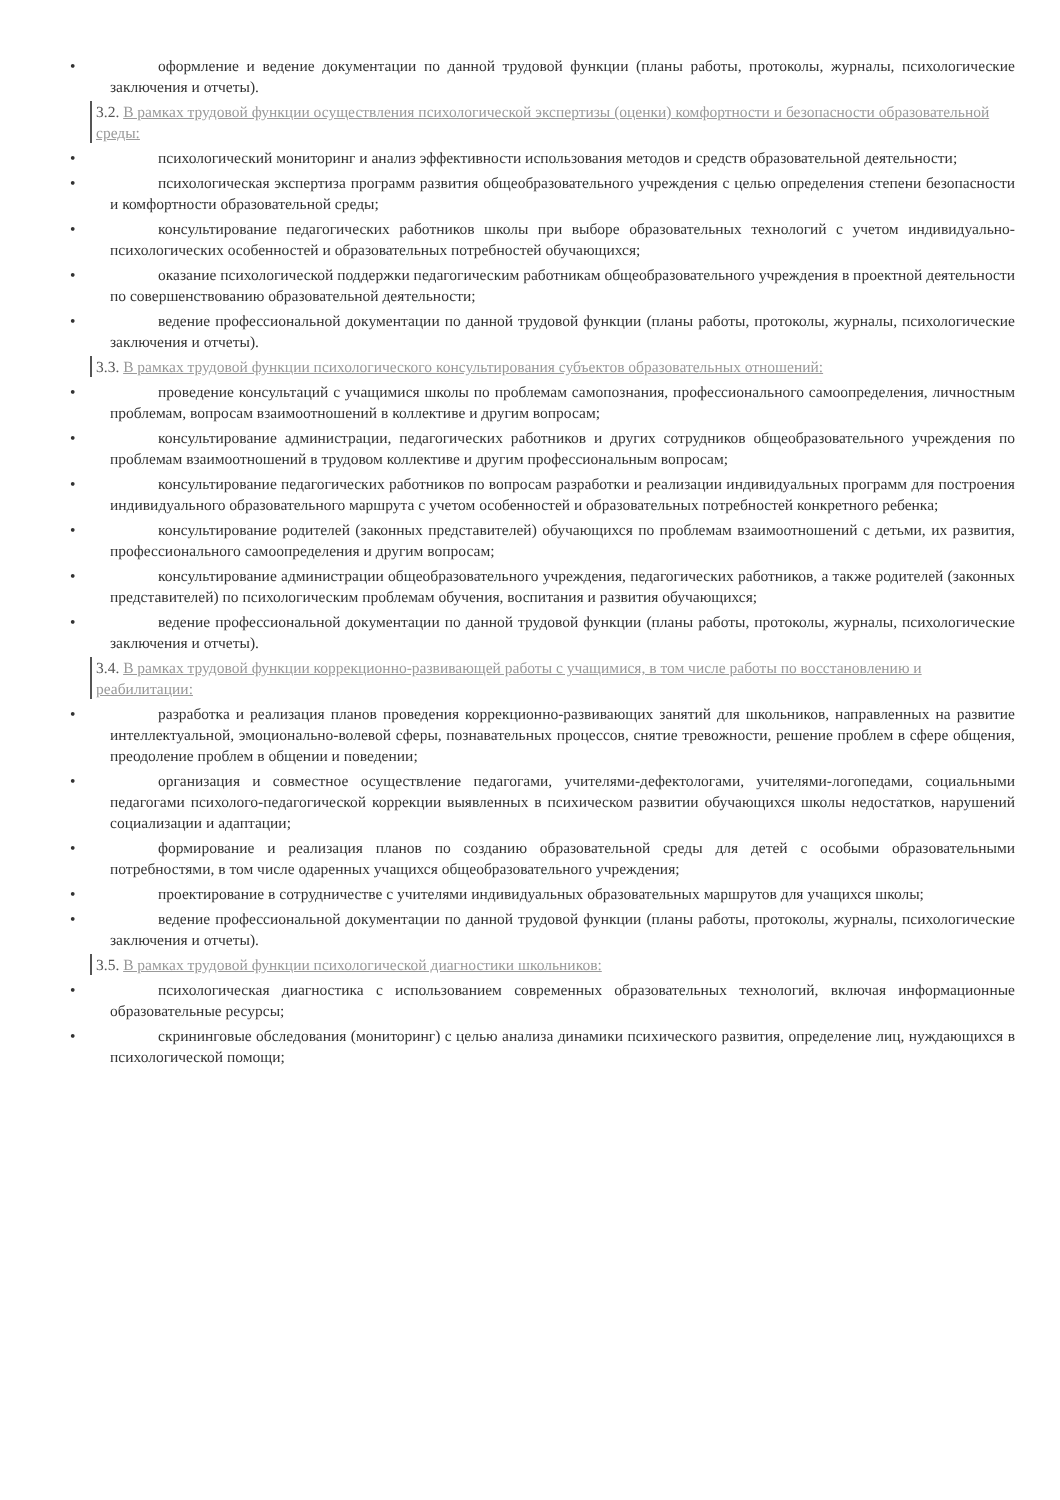• оформление и ведение документации по данной трудовой функции (планы работы, протоколы, журналы, психологические заключения и отчеты).
3.2. В рамках трудовой функции осуществления психологической экспертизы (оценки) комфортности и безопасности образовательной среды:
• психологический мониторинг и анализ эффективности использования методов и средств образовательной деятельности;
• психологическая экспертиза программ развития общеобразовательного учреждения с целью определения степени безопасности и комфортности образовательной среды;
• консультирование педагогических работников школы при выборе образовательных технологий с учетом индивидуально-психологических особенностей и образовательных потребностей обучающихся;
• оказание психологической поддержки педагогическим работникам общеобразовательного учреждения в проектной деятельности по совершенствованию образовательной деятельности;
• ведение профессиональной документации по данной трудовой функции (планы работы, протоколы, журналы, психологические заключения и отчеты).
3.3. В рамках трудовой функции психологического консультирования субъектов образовательных отношений:
• проведение консультаций с учащимися школы по проблемам самопознания, профессионального самоопределения, личностным проблемам, вопросам взаимоотношений в коллективе и другим вопросам;
• консультирование администрации, педагогических работников и других сотрудников общеобразовательного учреждения по проблемам взаимоотношений в трудовом коллективе и другим профессиональным вопросам;
• консультирование педагогических работников по вопросам разработки и реализации индивидуальных программ для построения индивидуального образовательного маршрута с учетом особенностей и образовательных потребностей конкретного ребенка;
• консультирование родителей (законных представителей) обучающихся по проблемам взаимоотношений с детьми, их развития, профессионального самоопределения и другим вопросам;
• консультирование администрации общеобразовательного учреждения, педагогических работников, а также родителей (законных представителей) по психологическим проблемам обучения, воспитания и развития обучающихся;
• ведение профессиональной документации по данной трудовой функции (планы работы, протоколы, журналы, психологические заключения и отчеты).
3.4. В рамках трудовой функции коррекционно-развивающей работы с учащимися, в том числе работы по восстановлению и реабилитации:
• разработка и реализация планов проведения коррекционно-развивающих занятий для школьников, направленных на развитие интеллектуальной, эмоционально-волевой сферы, познавательных процессов, снятие тревожности, решение проблем в сфере общения, преодоление проблем в общении и поведении;
• организация и совместное осуществление педагогами, учителями-дефектологами, учителями-логопедами, социальными педагогами психолого-педагогической коррекции выявленных в психическом развитии обучающихся школы недостатков, нарушений социализации и адаптации;
• формирование и реализация планов по созданию образовательной среды для детей с особыми образовательными потребностями, в том числе одаренных учащихся общеобразовательного учреждения;
• проектирование в сотрудничестве с учителями индивидуальных образовательных маршрутов для учащихся школы;
• ведение профессиональной документации по данной трудовой функции (планы работы, протоколы, журналы, психологические заключения и отчеты).
3.5. В рамках трудовой функции психологической диагностики школьников:
• психологическая диагностика с использованием современных образовательных технологий, включая информационные образовательные ресурсы;
• скрининговые обследования (мониторинг) с целью анализа динамики психического развития, определение лиц, нуждающихся в психологической помощи;